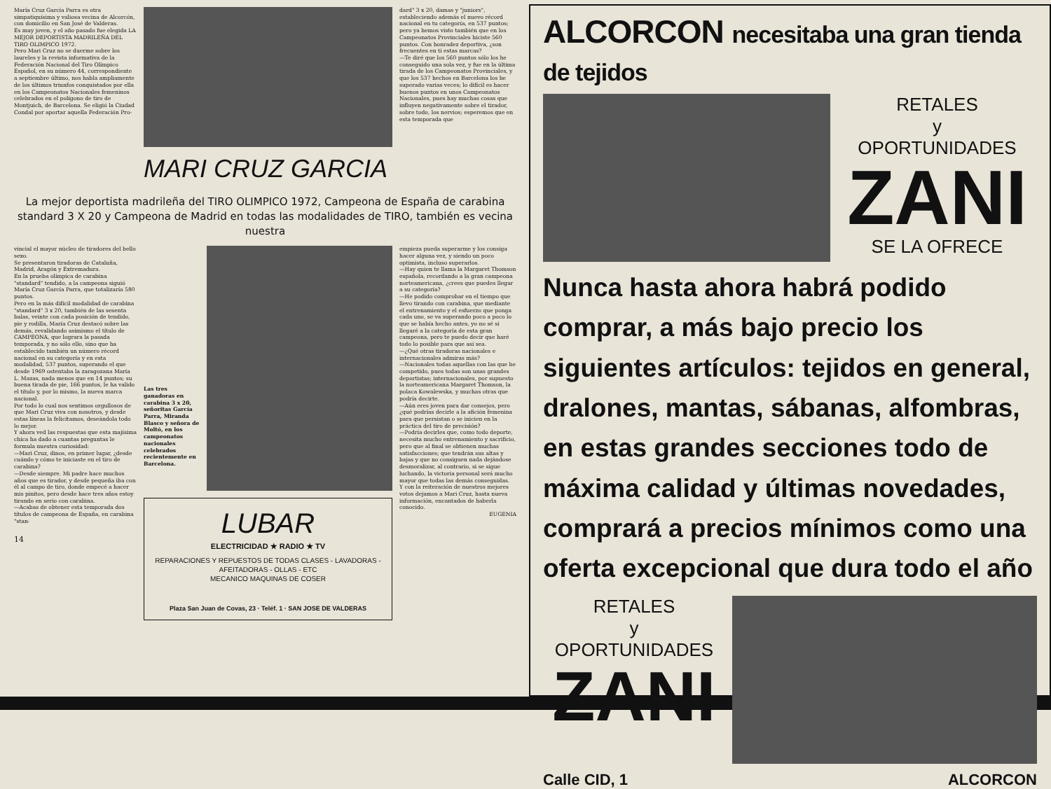María Cruz García Parra es otra simpatiquísima y valiosa vecina de Alcorcón, con domicilio en San José de Valderas.
Es muy joven, y el año pasado fue elegida LA MEJOR DEPORTISTA MADRILEÑA DEL TIRO OLIMPICO 1972.
Pero Mari Cruz no se duerme sobre los laureles y la revista informativa de la Federación Nacional del Tiro Olímpico Español, en su número 44, correspondiente a septiembre último, nos habla ampliamente de los últimos triunfos conquistados por ella en los Campeonatos Nacionales femeninos celebrados en el polígono de tiro de Montjuich, de Barcelona. Se eligió la Ciudad Condal por aportar aquella Federación Pro-
MARI CRUZ GARCIA
dard" 3 x 20, damas y "juniors", estableciendo además el nuevo récord nacional en tu categoría, en 537 puntos; pero ya hemos visto también que en los Campeonatos Provinciales hiciste 560 puntos. Con honradez deportiva, ¿son frecuentes en ti estas marcas?
—Te diré que los 560 puntos sólo los he conseguido una sola vez, y fue en la última tirada de los Campeonatos Provinciales, y que los 537 hechos en Barcelona los he superado varias veces; lo difícil es hacer buenos puntos en unos Campeonatos Nacionales, pues hay muchas cosas que influyen negativamente sobre el tirador, sobre todo, los nervios; esperemos que en esta temporada que
La mejor deportista madrileña del TIRO OLIMPICO 1972, Campeona de España de carabina standard 3 X 20 y Campeona de Madrid en todas las modalidades de TIRO, también es vecina nuestra
vincial el mayor núcleo de tiradores del bello sexo.
Se presentaron tiradoras de Cataluña, Madrid, Aragón y Extremadura.
En la prueba olímpica de carabina "standard" tendido, a la campeona siguió María Cruz García Parra, que totalizaría 580 puntos.
Pero en la más difícil modalidad de carabina "standard" 3 x 20, también de las sesenta balas, veinte con cada posición de tendido, pie y rodilla, María Cruz destacó sobre las demás, revalidando asimismo el título de CAMPEONA, que lograra la pasada temporada, y no sólo ello, sino que ha establecido también un número récord nacional en su categoría y en esta modalidad, 537 puntos, superando el que desde 1969 ostentaba la zaragozana María L. Mazas, nada menos que en 14 puntos; su buena tirada de pie, 166 puntos, le ha valido el título y, por lo mismo, la nueva marca nacional.
Por todo lo cual nos sentimos orgullosos de que Mari Cruz viva con nosotros, y desde estas líneas la felicitamos, deseándola todo lo mejor.
Y ahora ved las respuestas que esta majísima chica ha dado a cuantas preguntas le formula nuestra curiosidad:
—Mari Cruz, dinos, en primer lugar, ¿desde cuándo y cómo te iniciaste en el tiro de carabina?
—Desde siempre. Mi padre hace muchos años que es tirador, y desde pequeña iba con él al campo de tiro, donde empecé a hacer mis pinitos, pero desde hace tres años estoy tirando en serio con carabina.
—Acabas de obtener esta temporada dos títulos de campeona de España, en carabina "stan-
14
Las tres ganadoras en carabina 3 x 20, señoritas García Parra, Miranda Blasco y señora de Moltó, en los campeonatos nacionales celebrados recientemente en Barcelona.
LUBAR
ELECTRICIDAD ★ RADIO ★ TV
REPARACIONES Y REPUESTOS DE TODAS CLASES - LAVADORAS - AFEITADORAS - OLLAS - ETC
MECANICO MAQUINAS DE COSER
Plaza San Juan de Covas, 23 · Teléf. 1 · SAN JOSE DE VALDERAS
empieza pueda superarme y los consiga hacer alguna vez, y siendo un poco optimista, incluso superarlos.
—Hay quien te llama la Margaret Thomson española, recordando a la gran campeona norteamericana, ¿crees que puedes llegar a su categoría?
—He podido comprobar en el tiempo que llevo tirando con carabina, que mediante el entrenamiento y el esfuerzo que ponga cada uno, se va superando poco a poco lo que se había hecho antes, yo no sé si llegaré a la categoría de esta gran campeona, pero te puedo decir que haré todo lo posible para que así sea.
—¿Qué otras tiradoras nacionales e internacionales admiras más?
—Nacionales todas aquellas con las que he competido, pues todas son unas grandes deportistas; internacionales, por supuesto la norteamericana Margaret Thomson, la polaca Kowalewska, y muchas otras que podría decirte.
—Aún eres joven para dar consejos, pero ¿qué podrías decirle a la afición femenina para que persistan o se inicien en la práctica del tiro de precisión?
—Podría decirles que, como todo deporte, necesita mucho entrenamiento y sacrificio, pero que al final se obtienen muchas satisfacciones; que tendrán sus altas y bajas y que no consiguen nada dejándose desmoralizar, al contrario, si se sigue luchando, la victoria personal será mucho mayor que todas las demás conseguidas.
Y con la reiteración de nuestros mejores votos dejamos a Mari Cruz, hasta nueva información, encantados de haberla conocido.
EUGENIA
ALCORCON necesitaba una gran tienda de tejidos
RETALES
y
OPORTUNIDADES
ZANI
SE LA OFRECE
Nunca hasta ahora habrá podido comprar, a más bajo precio los siguientes artículos: tejidos en general, dralones, mantas, sábanas, alfombras, en estas grandes secciones todo de máxima calidad y últimas novedades, comprará a precios mínimos como una oferta excepcional que dura todo el año
RETALES
y
OPORTUNIDADES
ZANI
Calle CID, 1 ALCORCON